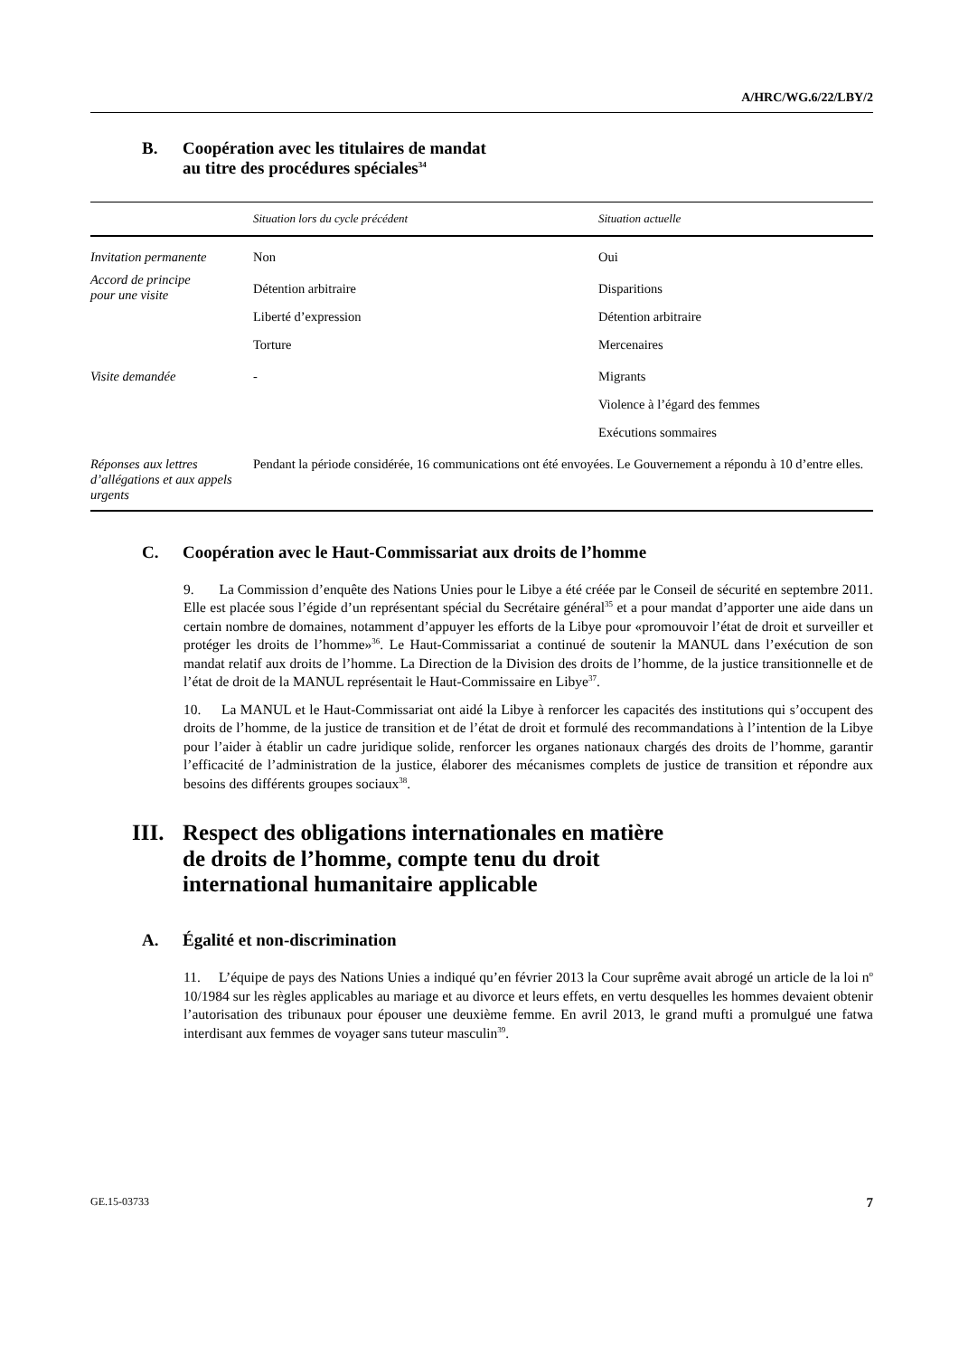A/HRC/WG.6/22/LBY/2
B. Coopération avec les titulaires de mandat
au titre des procédures spéciales<sup>34</sup>
| | Situation lors du cycle précédent | Situation actuelle |
| --- | --- | --- |
| Invitation permanente | Non | Oui |
| Accord de principe pour une visite | Détention arbitraire | Disparitions |
| | Liberté d’expression | Détention arbitraire |
| | Torture | Mercenaires |
| Visite demandée | - | Migrants |
| | | Violence à l’égard des femmes |
| | | Exécutions sommaires |
| Réponses aux lettres d’allégations et aux appels urgents | Pendant la période considérée, 16 communications ont été envoyées. Le Gouvernement a répondu à 10 d’entre elles. | |
C. Coopération avec le Haut-Commissariat aux droits de l’homme
9. La Commission d’enquête des Nations Unies pour le Libye a été créée par le Conseil de sécurité en septembre 2011. Elle est placée sous l’égide d’un représentant spécial du Secrétaire général<sup>35</sup> et a pour mandat d’apporter une aide dans un certain nombre de domaines, notamment d’appuyer les efforts de la Libye pour «promouvoir l’état de droit et surveiller et protéger les droits de l’homme»<sup>36</sup>. Le Haut-Commissariat a continué de soutenir la MANUL dans l’exécution de son mandat relatif aux droits de l’homme. La Direction de la Division des droits de l’homme, de la justice transitionnelle et de l’état de droit de la MANUL représentait le Haut-Commissaire en Libye<sup>37</sup>.
10. La MANUL et le Haut-Commissariat ont aidé la Libye à renforcer les capacités des institutions qui s’occupent des droits de l’homme, de la justice de transition et de l’état de droit et formulé des recommandations à l’intention de la Libye pour l’aider à établir un cadre juridique solide, renforcer les organes nationaux chargés des droits de l’homme, garantir l’efficacité de l’administration de la justice, élaborer des mécanismes complets de justice de transition et répondre aux besoins des différents groupes sociaux<sup>38</sup>.
III. Respect des obligations internationales en matière
de droits de l’homme, compte tenu du droit
international humanitaire applicable
A. Égalité et non-discrimination
11. L’équipe de pays des Nations Unies a indiqué qu’en février 2013 la Cour suprême avait abrogé un article de la loi n<sup>o</sup> 10/1984 sur les règles applicables au mariage et au divorce et leurs effets, en vertu desquelles les hommes devaient obtenir l’autorisation des tribunaux pour épouser une deuxième femme. En avril 2013, le grand mufti a promulgué une fatwa interdisant aux femmes de voyager sans tuteur masculin<sup>39</sup>.
GE.15-03733 7